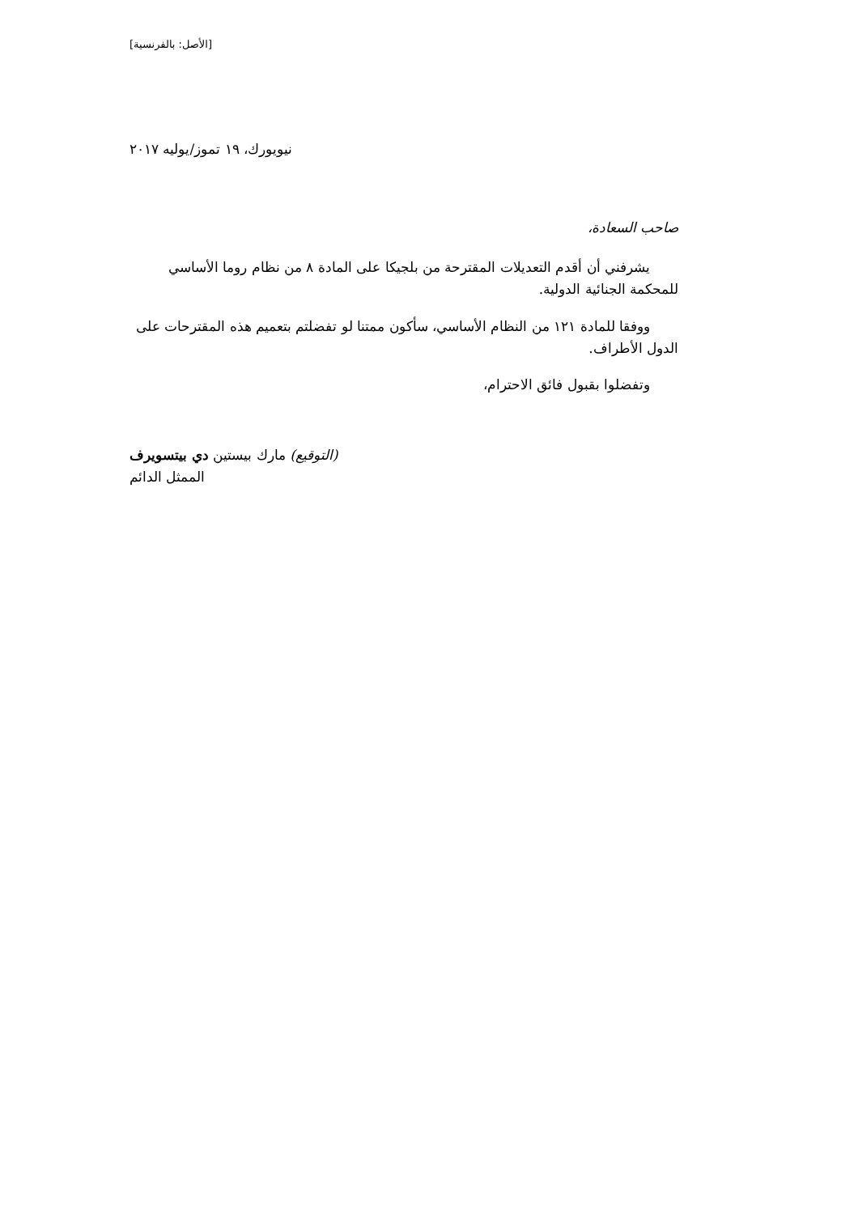[الأصل: بالفرنسية]
نيويورك، ١٩ تموز/يوليه ٢٠١٧
صاحب السعادة،
يشرفني أن أقدم التعديلات المقترحة من بلجيكا على المادة ٨ من نظام روما الأساسي للمحكمة الجنائية الدولية.
ووفقا للمادة ١٢١ من النظام الأساسي، سأكون ممتنا لو تفضلتم بتعميم هذه المقترحات على الدول الأطراف.
وتفضلوا بقبول فائق الاحترام،
(التوقيع) مارك بيستين دي بيتسويرف
الممثل الدائم